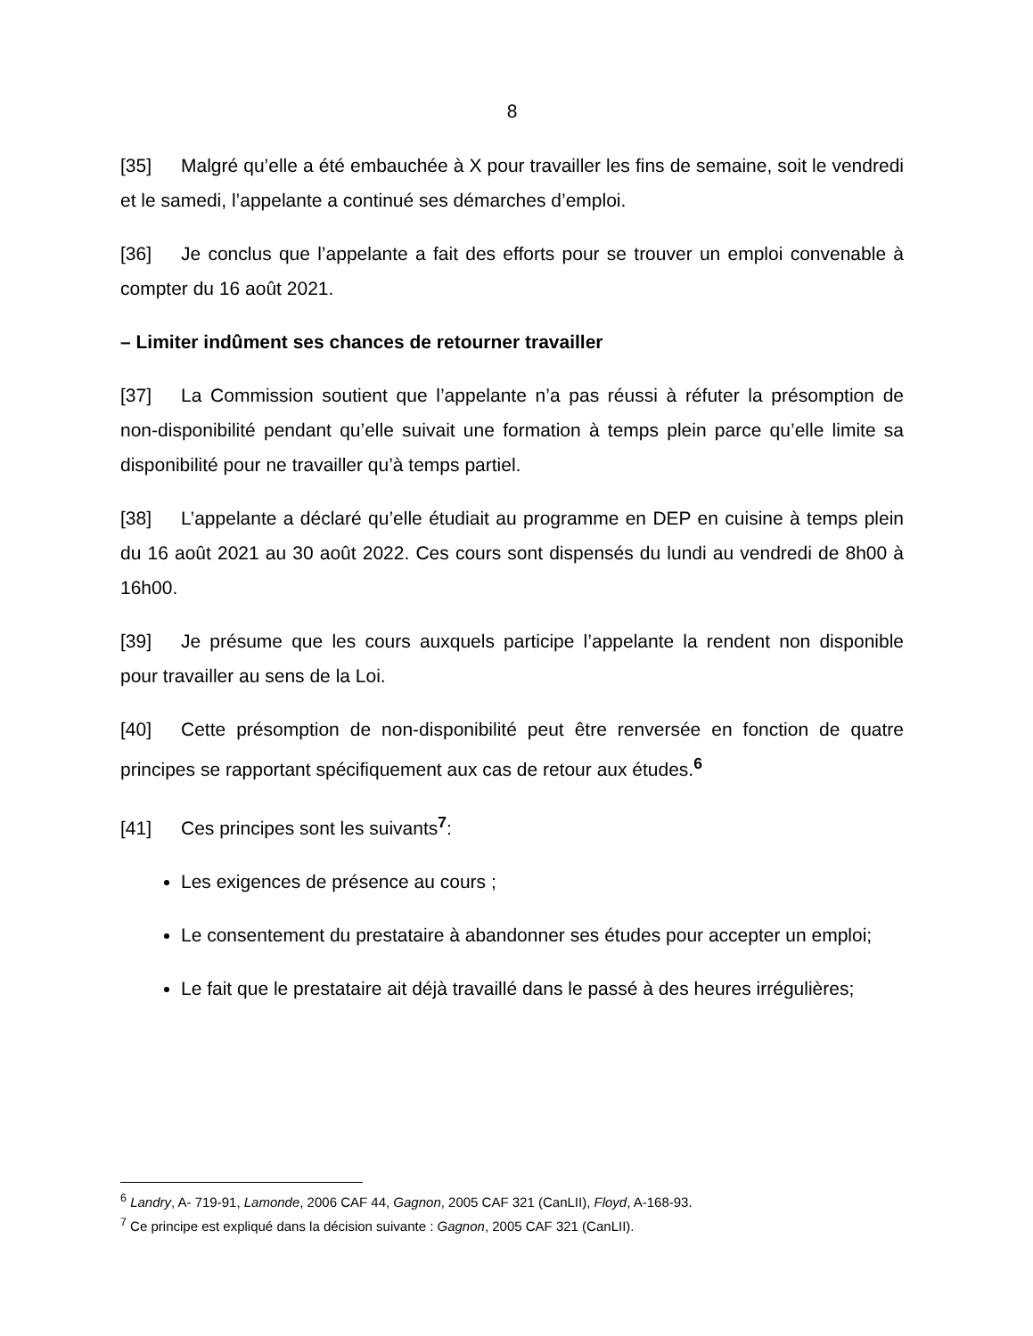8
[35] Malgré qu’elle a été embauchée à X pour travailler les fins de semaine, soit le vendredi et le samedi, l’appelante a continué ses démarches d’emploi.
[36] Je conclus que l’appelante a fait des efforts pour se trouver un emploi convenable à compter du 16 août 2021.
– Limiter indûment ses chances de retourner travailler
[37] La Commission soutient que l’appelante n’a pas réussi à réfuter la présomption de non-disponibilité pendant qu’elle suivait une formation à temps plein parce qu’elle limite sa disponibilité pour ne travailler qu’à temps partiel.
[38] L’appelante a déclaré qu’elle étudiait au programme en DEP en cuisine à temps plein du 16 août 2021 au 30 août 2022. Ces cours sont dispensés du lundi au vendredi de 8h00 à 16h00.
[39] Je présume que les cours auxquels participe l’appelante la rendent non disponible pour travailler au sens de la Loi.
[40] Cette présomption de non-disponibilité peut être renversée en fonction de quatre principes se rapportant spécifiquement aux cas de retour aux études.<sup>6</sup>
[41] Ces principes sont les suivants<sup>7</sup>:
Les exigences de présence au cours ;
Le consentement du prestataire à abandonner ses études pour accepter un emploi;
Le fait que le prestataire ait déjà travaillé dans le passé à des heures irrégulières;
<sup>6</sup> Landry, A- 719-91, Lamonde, 2006 CAF 44, Gagnon, 2005 CAF 321 (CanLII), Floyd, A-168-93.
<sup>7</sup> Ce principe est expliqué dans la décision suivante : Gagnon, 2005 CAF 321 (CanLII).